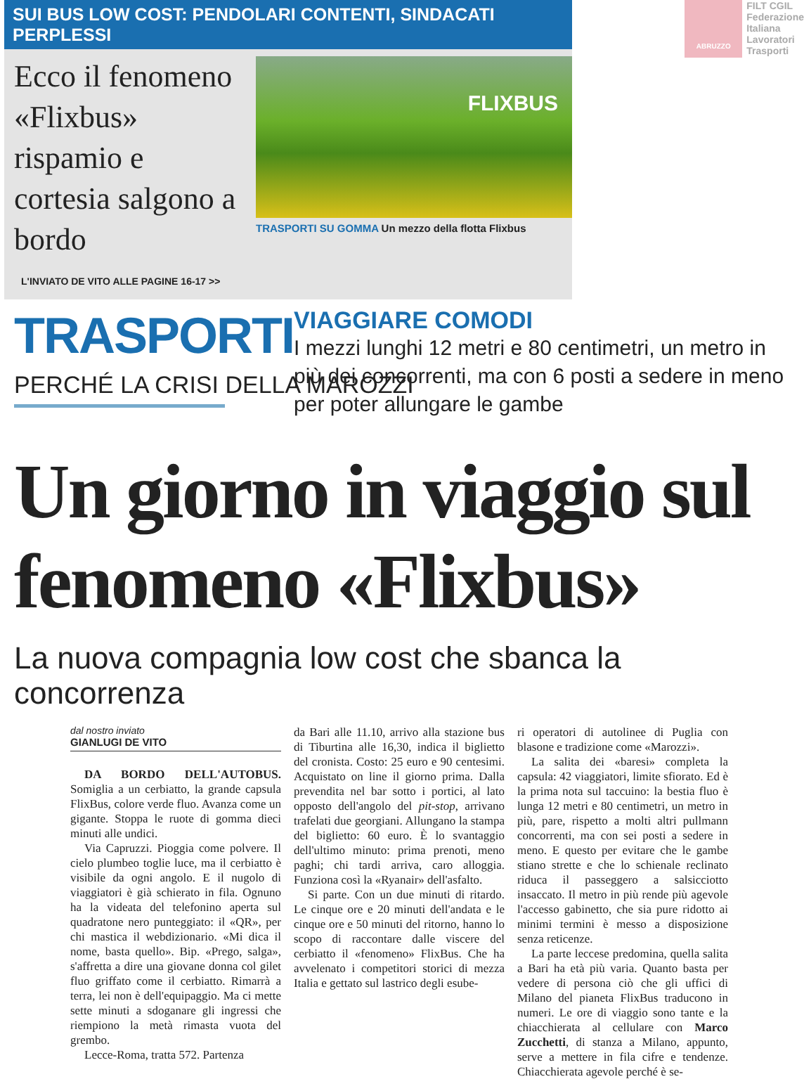SUI BUS LOW COST: PENDOLARI CONTENTI, SINDACATI PERPLESSI
Ecco il fenomeno «Flixbus» rispamio e cortesia salgono a bordo
L'INVIATO DE VITO ALLE PAGINE 16-17 >>
FLIXBUS
TRASPORTI SU GOMMA Un mezzo della flotta Flixbus
ABRUZZO
FILT CGIL
Federazione
Italiana
Lavoratori
Trasporti
TRASPORTI
PERCHÉ LA CRISI DELLA MAROZZI
VIAGGIARE COMODI
I mezzi lunghi 12 metri e 80 centimetri, un metro in più dei concorrenti, ma con 6 posti a sedere in meno per poter allungare le gambe
Un giorno in viaggio sul fenomeno «Flixbus»
La nuova compagnia low cost che sbanca la concorrenza
dal nostro inviato
GIANLUGI DE VITO
DA BORDO DELL'AUTOBUS. Somiglia a un cerbiatto, la grande capsula FlixBus, colore verde fluo. Avanza come un gigante. Stoppa le ruote di gomma dieci minuti alle undici.
Via Capruzzi. Pioggia come polvere. Il cielo plumbeo toglie luce, ma il cerbiatto è visibile da ogni angolo. E il nugolo di viaggiatori è già schierato in fila. Ognuno ha la videata del telefonino aperta sul quadratone nero punteggiato: il «QR», per chi mastica il webdizionario. «Mi dica il nome, basta quello». Bip. «Prego, salga», s'affretta a dire una giovane donna col gilet fluo griffato come il cerbiatto. Rimarrà a terra, lei non è dell'equipaggio. Ma ci mette sette minuti a sdoganare gli ingressi che riempiono la metà rimasta vuota del grembo.
Lecce-Roma, tratta 572. Partenza
da Bari alle 11.10, arrivo alla stazione bus di Tiburtina alle 16,30, indica il biglietto del cronista. Costo: 25 euro e 90 centesimi. Acquistato on line il giorno prima. Dalla prevendita nel bar sotto i portici, al lato opposto dell'angolo del pit-stop, arrivano trafelati due georgiani. Allungano la stampa del biglietto: 60 euro. È lo svantaggio dell'ultimo minuto: prima prenoti, meno paghi; chi tardi arriva, caro alloggia. Funziona così la «Ryanair» dell'asfalto.
Si parte. Con un due minuti di ritardo. Le cinque ore e 20 minuti dell'andata e le cinque ore e 50 minuti del ritorno, hanno lo scopo di raccontare dalle viscere del cerbiatto il «fenomeno» FlixBus. Che ha avvelenato i competitori storici di mezza Italia e gettato sul lastrico degli esube-
ri operatori di autolinee di Puglia con blasone e tradizione come «Marozzi».
La salita dei «baresi» completa la capsula: 42 viaggiatori, limite sfiorato. Ed è la prima nota sul taccuino: la bestia fluo è lunga 12 metri e 80 centimetri, un metro in più, pare, rispetto a molti altri pullmann concorrenti, ma con sei posti a sedere in meno. E questo per evitare che le gambe stiano strette e che lo schienale reclinato riduca il passeggero a salsicciotto insaccato. Il metro in più rende più agevole l'accesso gabinetto, che sia pure ridotto ai minimi termini è messo a disposizione senza reticenze.
La parte leccese predomina, quella salita a Bari ha età più varia. Quanto basta per vedere di persona ciò che gli uffici di Milano del pianeta FlixBus traducono in numeri. Le ore di viaggio sono tante e la chiacchierata al cellulare con Marco Zucchetti, di stanza a Milano, appunto, serve a mettere in fila cifre e tendenze. Chiacchierata agevole perché è se-